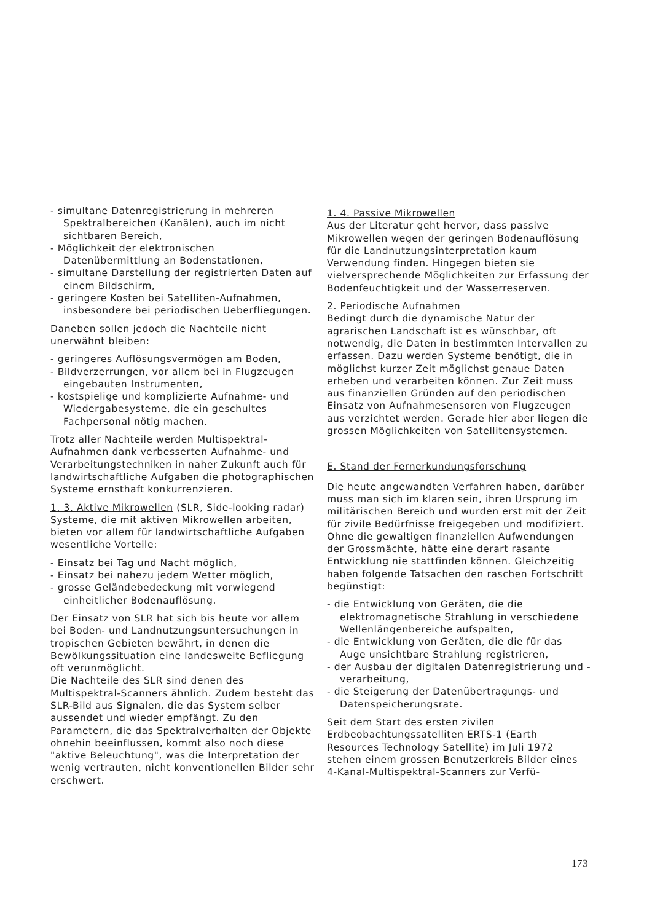- simultane Datenregistrierung in mehreren Spektralbereichen (Kanälen), auch im nicht sichtbaren Bereich,
- Möglichkeit der elektronischen Datenübermittlung an Bodenstationen,
- simultane Darstellung der registrierten Daten auf einem Bildschirm,
- geringere Kosten bei Satelliten-Aufnahmen, insbesondere bei periodischen Ueberfliegungen.
Daneben sollen jedoch die Nachteile nicht unerwähnt bleiben:
- geringeres Auflösungsvermögen am Boden,
- Bildverzerrungen, vor allem bei in Flugzeugen eingebauten Instrumenten,
- kostspielige und komplizierte Aufnahme- und Wiedergabesysteme, die ein geschultes Fachpersonal nötig machen.
Trotz aller Nachteile werden Multispektral-Aufnahmen dank verbesserten Aufnahme- und Verarbeitungstechniken in naher Zukunft auch für landwirtschaftliche Aufgaben die photographischen Systeme ernsthaft konkurrenzieren.
1. 3. Aktive Mikrowellen (SLR, Side-looking radar)
Systeme, die mit aktiven Mikrowellen arbeiten, bieten vor allem für landwirtschaftliche Aufgaben wesentliche Vorteile:
- Einsatz bei Tag und Nacht möglich,
- Einsatz bei nahezu jedem Wetter möglich,
- grosse Geländebedeckung mit vorwiegend einheitlicher Bodenauflösung.
Der Einsatz von SLR hat sich bis heute vor allem bei Boden- und Landnutzungsuntersuchungen in tropischen Gebieten bewährt, in denen die Bewölkungssituation eine landesweite Befliegung oft verunmöglicht.
Die Nachteile des SLR sind denen des Multispektral-Scanners ähnlich. Zudem besteht das SLR-Bild aus Signalen, die das System selber aussendet und wieder empfängt. Zu den Parametern, die das Spektralverhalten der Objekte ohnehin beeinflussen, kommt also noch diese "aktive Beleuchtung", was die Interpretation der wenig vertrauten, nicht konventionellen Bilder sehr erschwert.
1. 4. Passive Mikrowellen
Aus der Literatur geht hervor, dass passive Mikrowellen wegen der geringen Bodenauflösung für die Landnutzungsinterpretation kaum Verwendung finden. Hingegen bieten sie vielversprechende Möglichkeiten zur Erfassung der Bodenfeuchtigkeit und der Wasserreserven.
2. Periodische Aufnahmen
Bedingt durch die dynamische Natur der agrarischen Landschaft ist es wünschbar, oft notwendig, die Daten in bestimmten Intervallen zu erfassen. Dazu werden Systeme benötigt, die in möglichst kurzer Zeit möglichst genaue Daten erheben und verarbeiten können. Zur Zeit muss aus finanziellen Gründen auf den periodischen Einsatz von Aufnahmesensoren von Flugzeugen aus verzichtet werden. Gerade hier aber liegen die grossen Möglichkeiten von Satellitensystemen.
E. Stand der Fernerkundungsforschung
Die heute angewandten Verfahren haben, darüber muss man sich im klaren sein, ihren Ursprung im militärischen Bereich und wurden erst mit der Zeit für zivile Bedürfnisse freigegeben und modifiziert. Ohne die gewaltigen finanziellen Aufwendungen der Grossmächte, hätte eine derart rasante Entwicklung nie stattfinden können. Gleichzeitig haben folgende Tatsachen den raschen Fortschritt begünstigt:
- die Entwicklung von Geräten, die die elektromagnetische Strahlung in verschiedene Wellenlängenbereiche aufspalten,
- die Entwicklung von Geräten, die die für das Auge unsichtbare Strahlung registrieren,
- der Ausbau der digitalen Datenregistrierung und -verarbeitung,
- die Steigerung der Datenübertragungs- und Datenspeicherungsrate.
Seit dem Start des ersten zivilen Erdbeobachtungssatelliten ERTS-1 (Earth Resources Technology Satellite) im Juli 1972 stehen einem grossen Benutzerkreis Bilder eines 4-Kanal-Multispektral-Scanners zur Verfü-
173